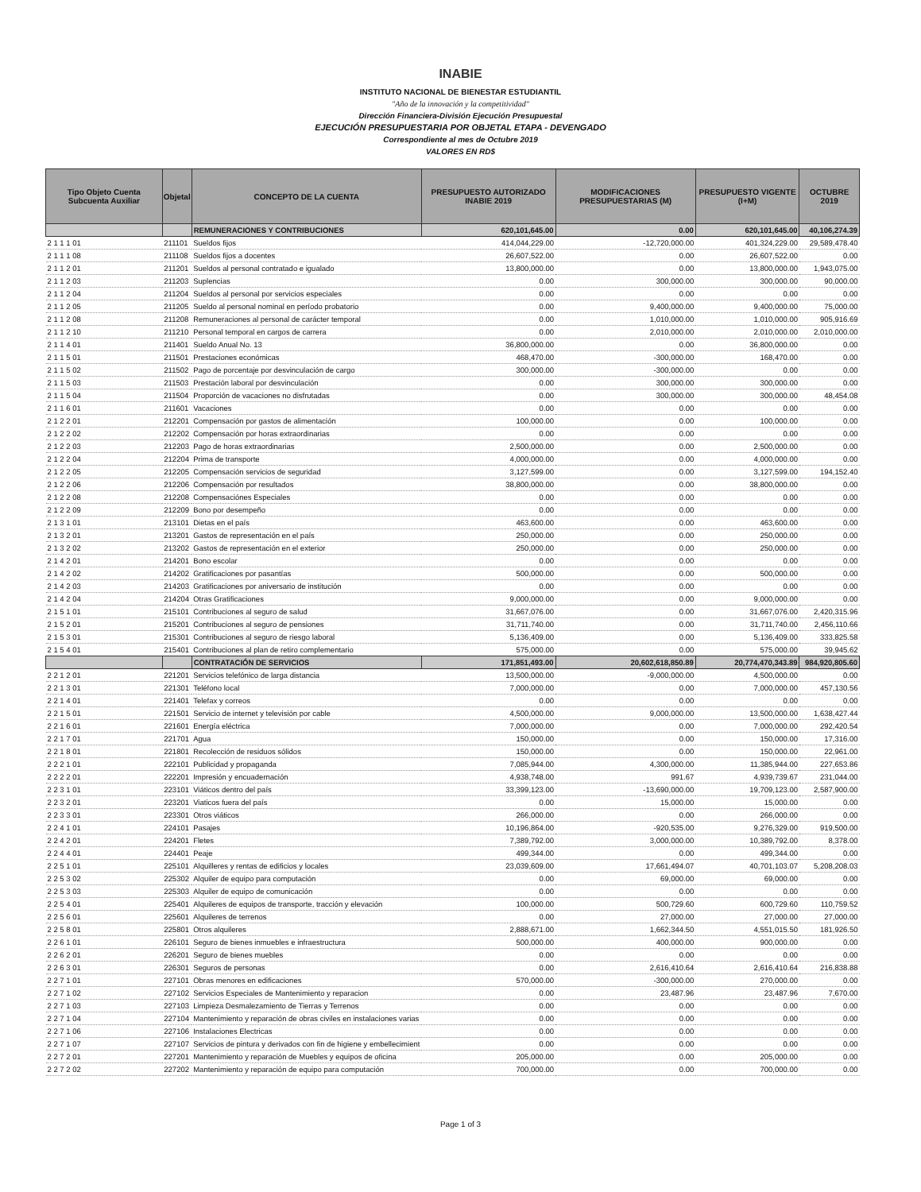INABIE
INSTITUTO NACIONAL DE BIENESTAR ESTUDIANTIL
"Año de la innovación y la competitividad"
Dirección Financiera-División Ejecución Presupuestal
EJECUCIÓN PRESUPUESTARIA POR OBJETAL ETAPA - DEVENGADO
Correspondiente al mes de Octubre 2019
VALORES EN RD$
| Tipo Objeto Cuenta Subcuenta Auxiliar | Objetal | CONCEPTO DE LA CUENTA | PRESUPUESTO AUTORIZADO INABIE 2019 | MODIFICACIONES PRESUPUESTARIAS (M) | PRESUPUESTO VIGENTE (I+M) | OCTUBRE 2019 |
| --- | --- | --- | --- | --- | --- | --- |
| | | REMUNERACIONES Y CONTRIBUCIONES | 620,101,645.00 | 0.00 | 620,101,645.00 | 40,106,274.39 |
| 2 1 1 1 01 | 211101 | Sueldos fijos | 414,044,229.00 | -12,720,000.00 | 401,324,229.00 | 29,589,478.40 |
| 2 1 1 1 08 | 211108 | Sueldos fijos a docentes | 26,607,522.00 | 0.00 | 26,607,522.00 | 0.00 |
| 2 1 1 2 01 | 211201 | Sueldos al personal contratado e igualado | 13,800,000.00 | 0.00 | 13,800,000.00 | 1,943,075.00 |
| 2 1 1 2 03 | 211203 | Suplencias | 0.00 | 300,000.00 | 300,000.00 | 90,000.00 |
| 2 1 1 2 04 | 211204 | Sueldos al personal por servicios especiales | 0.00 | 0.00 | 0.00 | 0.00 |
| 2 1 1 2 05 | 211205 | Sueldo al personal nominal en período probatorio | 0.00 | 9,400,000.00 | 9,400,000.00 | 75,000.00 |
| 2 1 1 2 08 | 211208 | Remuneraciones al personal de carácter temporal | 0.00 | 1,010,000.00 | 1,010,000.00 | 905,916.69 |
| 2 1 1 2 10 | 211210 | Personal temporal en cargos de carrera | 0.00 | 2,010,000.00 | 2,010,000.00 | 2,010,000.00 |
| 2 1 1 4 01 | 211401 | Sueldo Anual No. 13 | 36,800,000.00 | 0.00 | 36,800,000.00 | 0.00 |
| 2 1 1 5 01 | 211501 | Prestaciones económicas | 468,470.00 | -300,000.00 | 168,470.00 | 0.00 |
| 2 1 1 5 02 | 211502 | Pago de porcentaje por desvinculación de cargo | 300,000.00 | -300,000.00 | 0.00 | 0.00 |
| 2 1 1 5 03 | 211503 | Prestación laboral por desvinculación | 0.00 | 300,000.00 | 300,000.00 | 0.00 |
| 2 1 1 5 04 | 211504 | Proporción de vacaciones no disfrutadas | 0.00 | 300,000.00 | 300,000.00 | 48,454.08 |
| 2 1 1 6 01 | 211601 | Vacaciones | 0.00 | 0.00 | 0.00 | 0.00 |
| 2 1 2 2 01 | 212201 | Compensación por gastos de alimentación | 100,000.00 | 0.00 | 100,000.00 | 0.00 |
| 2 1 2 2 02 | 212202 | Compensación por horas extraordinarias | 0.00 | 0.00 | 0.00 | 0.00 |
| 2 1 2 2 03 | 212203 | Pago de horas extraordinarias | 2,500,000.00 | 0.00 | 2,500,000.00 | 0.00 |
| 2 1 2 2 04 | 212204 | Prima de transporte | 4,000,000.00 | 0.00 | 4,000,000.00 | 0.00 |
| 2 1 2 2 05 | 212205 | Compensación servicios de seguridad | 3,127,599.00 | 0.00 | 3,127,599.00 | 194,152.40 |
| 2 1 2 2 06 | 212206 | Compensación por resultados | 38,800,000.00 | 0.00 | 38,800,000.00 | 0.00 |
| 2 1 2 2 08 | 212208 | Compensaciónes Especiales | 0.00 | 0.00 | 0.00 | 0.00 |
| 2 1 2 2 09 | 212209 | Bono por desempeño | 0.00 | 0.00 | 0.00 | 0.00 |
| 2 1 3 1 01 | 213101 | Dietas en el país | 463,600.00 | 0.00 | 463,600.00 | 0.00 |
| 2 1 3 2 01 | 213201 | Gastos de representación en el país | 250,000.00 | 0.00 | 250,000.00 | 0.00 |
| 2 1 3 2 02 | 213202 | Gastos de representación en el exterior | 250,000.00 | 0.00 | 250,000.00 | 0.00 |
| 2 1 4 2 01 | 214201 | Bono escolar | 0.00 | 0.00 | 0.00 | 0.00 |
| 2 1 4 2 02 | 214202 | Gratificaciones por pasantías | 500,000.00 | 0.00 | 500,000.00 | 0.00 |
| 2 1 4 2 03 | 214203 | Gratificaciones por aniversario de institución | 0.00 | 0.00 | 0.00 | 0.00 |
| 2 1 4 2 04 | 214204 | Otras Gratificaciones | 9,000,000.00 | 0.00 | 9,000,000.00 | 0.00 |
| 2 1 5 1 01 | 215101 | Contribuciones al seguro de salud | 31,667,076.00 | 0.00 | 31,667,076.00 | 2,420,315.96 |
| 2 1 5 2 01 | 215201 | Contribuciones al seguro de pensiones | 31,711,740.00 | 0.00 | 31,711,740.00 | 2,456,110.66 |
| 2 1 5 3 01 | 215301 | Contribuciones al seguro de riesgo laboral | 5,136,409.00 | 0.00 | 5,136,409.00 | 333,825.58 |
| 2 1 5 4 01 | 215401 | Contribuciones al plan de retiro complementario | 575,000.00 | 0.00 | 575,000.00 | 39,945.62 |
| | | CONTRATACIÓN DE SERVICIOS | 171,851,493.00 | 20,602,618,850.89 | 20,774,470,343.89 | 984,920,805.60 |
| 2 2 1 2 01 | 221201 | Servicios telefónico de larga distancia | 13,500,000.00 | -9,000,000.00 | 4,500,000.00 | 0.00 |
| 2 2 1 3 01 | 221301 | Teléfono local | 7,000,000.00 | 0.00 | 7,000,000.00 | 457,130.56 |
| 2 2 1 4 01 | 221401 | Telefax y correos | 0.00 | 0.00 | 0.00 | 0.00 |
| 2 2 1 5 01 | 221501 | Servicio de internet y televisión por cable | 4,500,000.00 | 9,000,000.00 | 13,500,000.00 | 1,638,427.44 |
| 2 2 1 6 01 | 221601 | Energía eléctrica | 7,000,000.00 | 0.00 | 7,000,000.00 | 292,420.54 |
| 2 2 1 7 01 | 221701 | Agua | 150,000.00 | 0.00 | 150,000.00 | 17,316.00 |
| 2 2 1 8 01 | 221801 | Recolección de residuos sólidos | 150,000.00 | 0.00 | 150,000.00 | 22,961.00 |
| 2 2 2 1 01 | 222101 | Publicidad y propaganda | 7,085,944.00 | 4,300,000.00 | 11,385,944.00 | 227,653.86 |
| 2 2 2 2 01 | 222201 | Impresión y encuadernación | 4,938,748.00 | 991.67 | 4,939,739.67 | 231,044.00 |
| 2 2 3 1 01 | 223101 | Viáticos dentro del país | 33,399,123.00 | -13,690,000.00 | 19,709,123.00 | 2,587,900.00 |
| 2 2 3 2 01 | 223201 | Viaticos fuera del país | 0.00 | 15,000.00 | 15,000.00 | 0.00 |
| 2 2 3 3 01 | 223301 | Otros viáticos | 266,000.00 | 0.00 | 266,000.00 | 0.00 |
| 2 2 4 1 01 | 224101 | Pasajes | 10,196,864.00 | -920,535.00 | 9,276,329.00 | 919,500.00 |
| 2 2 4 2 01 | 224201 | Fletes | 7,389,792.00 | 3,000,000.00 | 10,389,792.00 | 8,378.00 |
| 2 2 4 4 01 | 224401 | Peaje | 499,344.00 | 0.00 | 499,344.00 | 0.00 |
| 2 2 5 1 01 | 225101 | Alquilleres y rentas de edificios y locales | 23,039,609.00 | 17,661,494.07 | 40,701,103.07 | 5,208,208.03 |
| 2 2 5 3 02 | 225302 | Alquiler de equipo para computación | 0.00 | 69,000.00 | 69,000.00 | 0.00 |
| 2 2 5 3 03 | 225303 | Alquiler de equipo de comunicación | 0.00 | 0.00 | 0.00 | 0.00 |
| 2 2 5 4 01 | 225401 | Alquileres de equipos de transporte, tracción y elevación | 100,000.00 | 500,729.60 | 600,729.60 | 110,759.52 |
| 2 2 5 6 01 | 225601 | Alquileres de terrenos | 0.00 | 27,000.00 | 27,000.00 | 27,000.00 |
| 2 2 5 8 01 | 225801 | Otros alquileres | 2,888,671.00 | 1,662,344.50 | 4,551,015.50 | 181,926.50 |
| 2 2 6 1 01 | 226101 | Seguro de bienes inmuebles e infraestructura | 500,000.00 | 400,000.00 | 900,000.00 | 0.00 |
| 2 2 6 2 01 | 226201 | Seguro de bienes muebles | 0.00 | 0.00 | 0.00 | 0.00 |
| 2 2 6 3 01 | 226301 | Seguros de personas | 0.00 | 2,616,410.64 | 2,616,410.64 | 216,838.88 |
| 2 2 7 1 01 | 227101 | Obras menores en edificaciones | 570,000.00 | -300,000.00 | 270,000.00 | 0.00 |
| 2 2 7 1 02 | 227102 | Servicios Especiales de Mantenimiento y reparacion | 0.00 | 23,487.96 | 23,487.96 | 7,670.00 |
| 2 2 7 1 03 | 227103 | Limpieza Desmalezamiento de Tierras y Terrenos | 0.00 | 0.00 | 0.00 | 0.00 |
| 2 2 7 1 04 | 227104 | Mantenimiento y reparación de obras civiles en instalaciones varias | 0.00 | 0.00 | 0.00 | 0.00 |
| 2 2 7 1 06 | 227106 | Instalaciones Electricas | 0.00 | 0.00 | 0.00 | 0.00 |
| 2 2 7 1 07 | 227107 | Servicios de pintura y derivados con fin de higiene y embellecimient | 0.00 | 0.00 | 0.00 | 0.00 |
| 2 2 7 2 01 | 227201 | Mantenimiento y reparación de Muebles y equipos de oficina | 205,000.00 | 0.00 | 205,000.00 | 0.00 |
| 2 2 7 2 02 | 227202 | Mantenimiento y reparación de equipo para computación | 700,000.00 | 0.00 | 700,000.00 | 0.00 |
Page 1 of 3